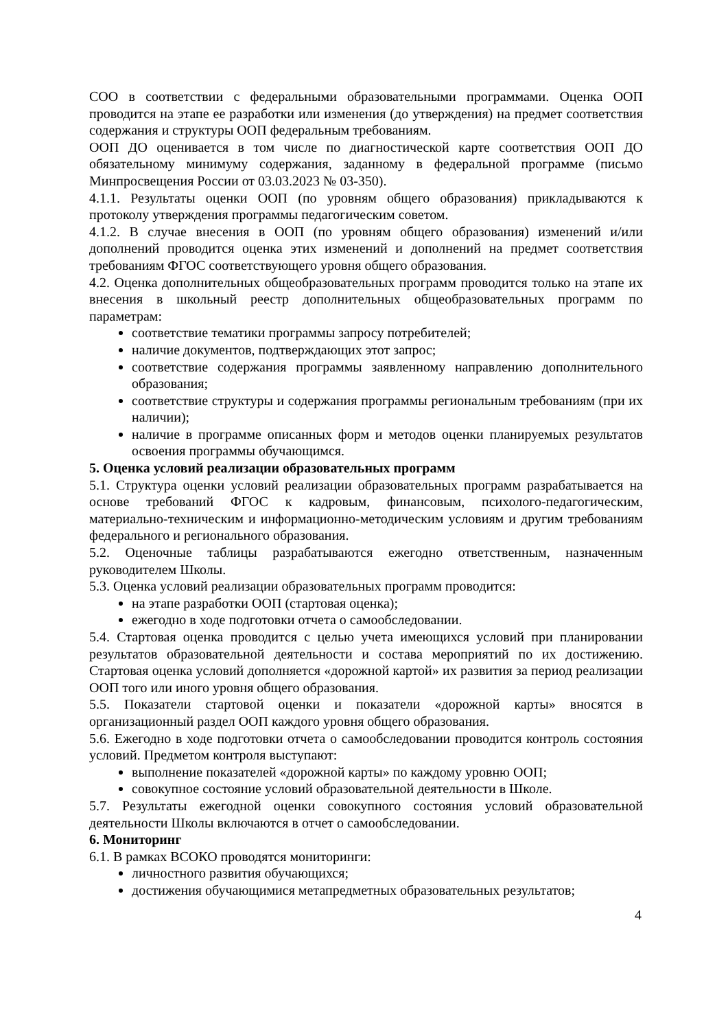СОО в соответствии с федеральными образовательными программами. Оценка ООП проводится на этапе ее разработки или изменения (до утверждения) на предмет соответствия содержания и структуры ООП федеральным требованиям.
ООП ДО оценивается в том числе по диагностической карте соответствия ООП ДО обязательному минимуму содержания, заданному в федеральной программе (письмо Минпросвещения России от 03.03.2023 № 03-350).
4.1.1. Результаты оценки ООП (по уровням общего образования) прикладываются к протоколу утверждения программы педагогическим советом.
4.1.2. В случае внесения в ООП (по уровням общего образования) изменений и/или дополнений проводится оценка этих изменений и дополнений на предмет соответствия требованиям ФГОС соответствующего уровня общего образования.
4.2. Оценка дополнительных общеобразовательных программ проводится только на этапе их внесения в школьный реестр дополнительных общеобразовательных программ по параметрам:
соответствие тематики программы запросу потребителей;
наличие документов, подтверждающих этот запрос;
соответствие содержания программы заявленному направлению дополнительного образования;
соответствие структуры и содержания программы региональным требованиям (при их наличии);
наличие в программе описанных форм и методов оценки планируемых результатов освоения программы обучающимся.
5. Оценка условий реализации образовательных программ
5.1. Структура оценки условий реализации образовательных программ разрабатывается на основе требований ФГОС к кадровым, финансовым, психолого-педагогическим, материально-техническим и информационно-методическим условиям и другим требованиям федерального и регионального образования.
5.2. Оценочные таблицы разрабатываются ежегодно ответственным, назначенным руководителем Школы.
5.3. Оценка условий реализации образовательных программ проводится:
на этапе разработки ООП (стартовая оценка);
ежегодно в ходе подготовки отчета о самообследовании.
5.4. Стартовая оценка проводится с целью учета имеющихся условий при планировании результатов образовательной деятельности и состава мероприятий по их достижению. Стартовая оценка условий дополняется «дорожной картой» их развития за период реализации ООП того или иного уровня общего образования.
5.5. Показатели стартовой оценки и показатели «дорожной карты» вносятся в организационный раздел ООП каждого уровня общего образования.
5.6. Ежегодно в ходе подготовки отчета о самообследовании проводится контроль состояния условий. Предметом контроля выступают:
выполнение показателей «дорожной карты» по каждому уровню ООП;
совокупное состояние условий образовательной деятельности в Школе.
5.7. Результаты ежегодной оценки совокупного состояния условий образовательной деятельности Школы включаются в отчет о самообследовании.
6. Мониторинг
6.1. В рамках ВСОКО проводятся мониторинги:
личностного развития обучающихся;
достижения обучающимися метапредметных образовательных результатов;
4